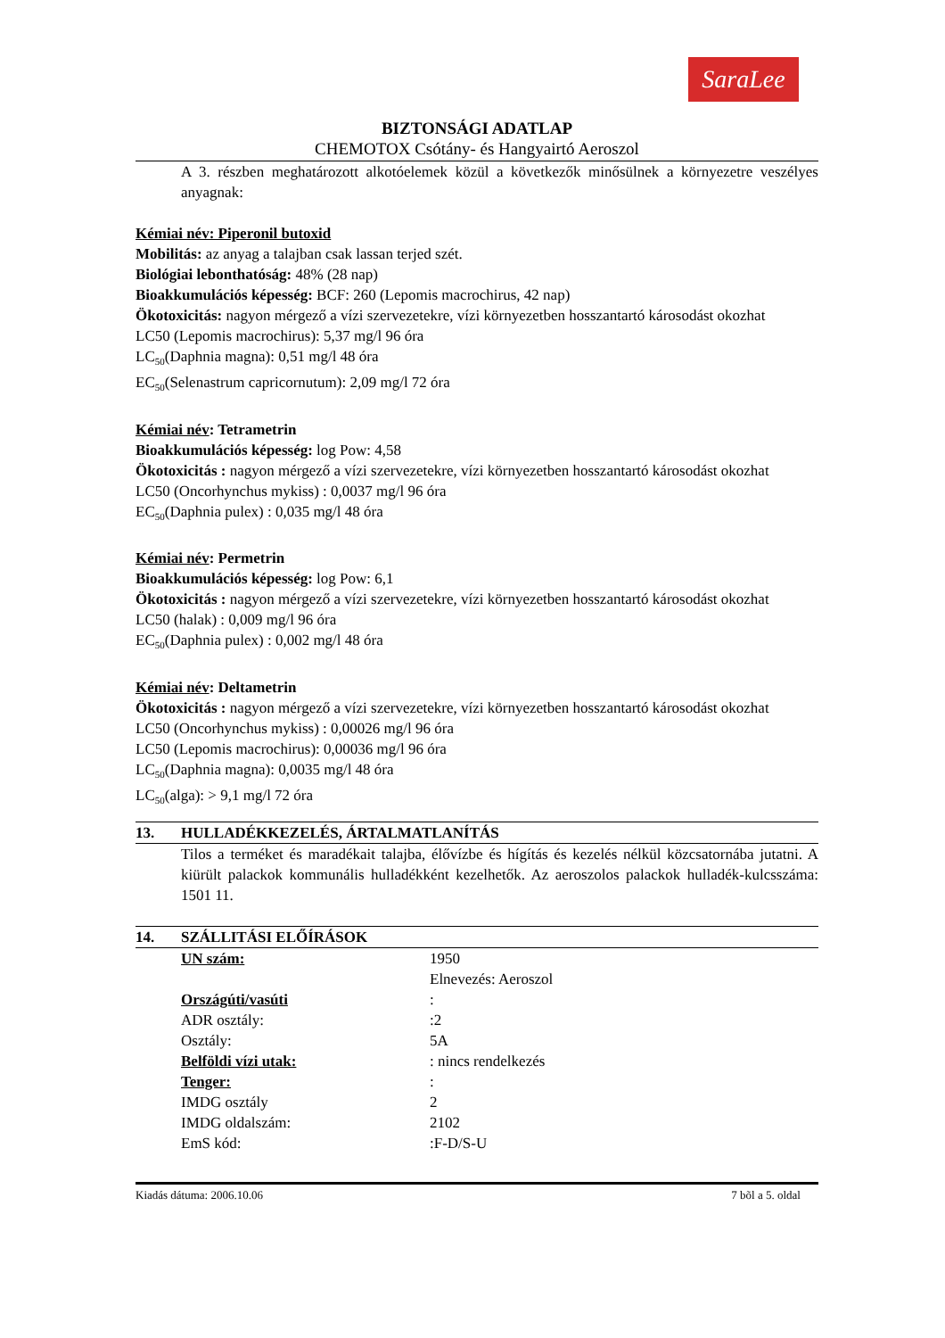SaraLee
BIZTONSÁGI ADATLAP
CHEMOTOX Csótány- és Hangyairtó Aeroszol
A 3. részben meghatározott alkotóelemek közül a következők minősülnek a környezetre veszélyes anyagnak:
Kémiai név: Piperonil butoxid
Mobilitás: az anyag a talajban csak lassan terjed szét.
Biológiai lebonthatóság: 48% (28 nap)
Bioakkumulációs képesség: BCF: 260 (Lepomis macrochirus, 42 nap)
Ökotoxicitás: nagyon mérgező a vízi szervezetekre, vízi környezetben hosszantartó károsodást okozhat
LC50 (Lepomis macrochirus): 5,37 mg/l 96 óra
LC<sub>50</sub>(Daphnia magna): 0,51 mg/l 48 óra
EC<sub>50</sub>(Selenastrum capricornutum): 2,09 mg/l 72 óra
Kémiai név: Tetrametrin
Bioakkumulációs képesség: log Pow: 4,58
Ökotoxicitás : nagyon mérgező a vízi szervezetekre, vízi környezetben hosszantartó károsodást okozhat
LC50 (Oncorhynchus mykiss) : 0,0037 mg/l 96 óra
EC<sub>50</sub>(Daphnia pulex) : 0,035 mg/l 48 óra
Kémiai név: Permetrin
Bioakkumulációs képesség: log Pow: 6,1
Ökotoxicitás : nagyon mérgező a vízi szervezetekre, vízi környezetben hosszantartó károsodást okozhat
LC50 (halak) : 0,009 mg/l 96 óra
EC<sub>50</sub>(Daphnia pulex) : 0,002 mg/l 48 óra
Kémiai név: Deltametrin
Ökotoxicitás : nagyon mérgező a vízi szervezetekre, vízi környezetben hosszantartó károsodást okozhat
LC50 (Oncorhynchus mykiss) : 0,00026 mg/l 96 óra
LC50 (Lepomis macrochirus): 0,00036 mg/l 96 óra
LC<sub>50</sub>(Daphnia magna): 0,0035 mg/l 48 óra
LC<sub>50</sub>(alga): > 9,1 mg/l 72 óra
13. HULLADÉKKEZELÉS, ÁRTALMATLANÍTÁS
Tilos a terméket és maradékait talajba, élővízbe és hígítás és kezelés nélkül közcsatornába jutatni. A kiürült palackok kommunális hulladékként kezelhetők. Az aeroszolos palackok hulladék-kulcsszáma: 1501 11.
14. SZÁLLITÁSI ELŐÍRÁSOK
| UN szám: | 1950 Elnevezés: Aeroszol |
| Országúti/vasúti | : |
| ADR osztály: | :2 |
| Osztály: | 5A |
| Belföldi vízi utak: | : nincs rendelkezés |
| Tenger: | : |
| IMDG osztály | 2 |
| IMDG oldalszám: | 2102 |
| EmS kód: | :F-D/S-U |
Kiadás dátuma: 2006.10.06 7 bõl a 5. oldal